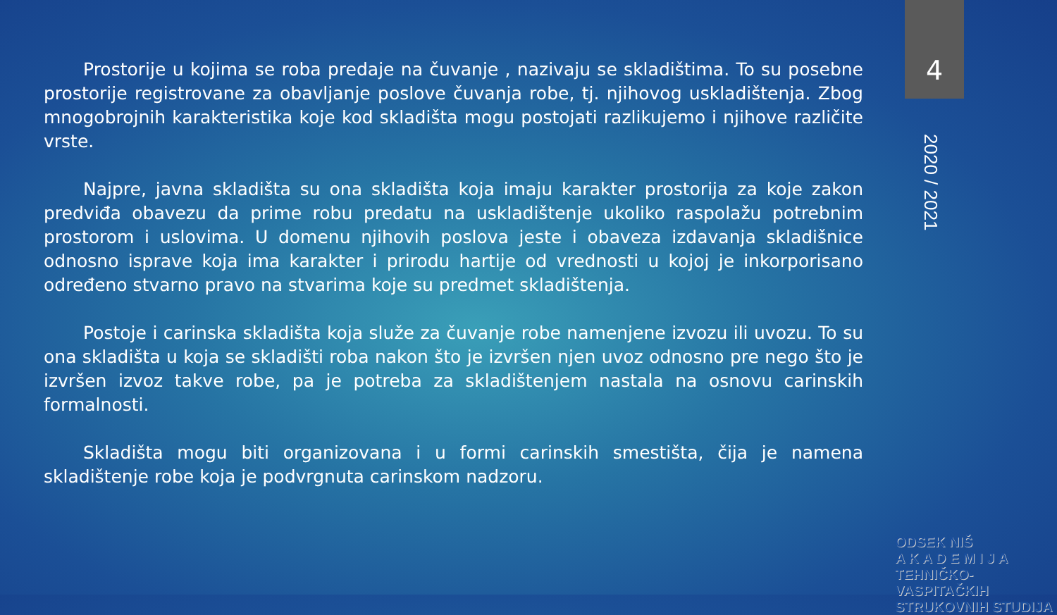4
2020 / 2021
Prostorije u kojima se roba predaje na čuvanje , nazivaju se skladištima. To su posebne prostorije registrovane za obavljanje poslove čuvanja robe, tj. njihovog uskladištenja. Zbog mnogobrojnih karakteristika koje kod skladišta mogu postojati razlikujemo i njihove različite vrste.
Najpre, javna skladišta su ona skladišta koja imaju karakter prostorija za koje zakon predviđa obavezu da prime robu predatu na uskladištenje ukoliko raspolažu potrebnim prostorom i uslovima. U domenu njihovih poslova jeste i obaveza izdavanja skladišnice odnosno isprave koja ima karakter i prirodu hartije od vrednosti u kojoj je inkorporisano određeno stvarno pravo na stvarima koje su predmet skladištenja.
Postoje i carinska skladišta koja služe za čuvanje robe namenjene izvozu ili uvozu. To su ona skladišta u koja se skladišti roba nakon što je izvršen njen uvoz odnosno pre nego što je izvršen izvoz takve robe, pa je potreba za skladištenjem nastala na osnovu carinskih formalnosti.
Skladišta mogu biti organizovana i u formi carinskih smestišta, čija je namena skladištenje robe koja je podvrgnuta carinskom nadzoru.
ODSEK NIŠ
A K A D E M I J A
TEHNIČKO-VASPITAČKIH
STRUKOVNIH STUDIJA